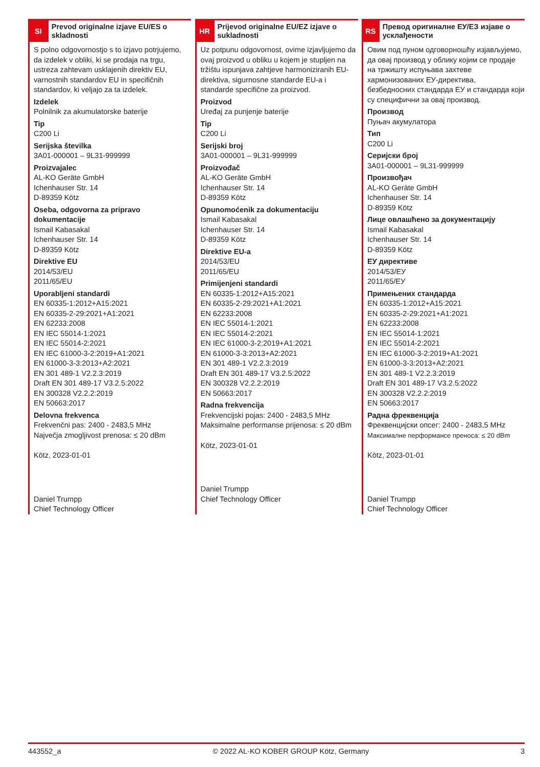SI
Prevod originalne izjave EU/ES o skladnosti
S polno odgovornostjo s to izjavo potrjujemo, da izdelek v obliki, ki se prodaja na trgu, ustreza zahtevam usklajenih direktiv EU, varnostnih standardov EU in specifičnih standardov, ki veljajo za ta izdelek.
Izdelek
Polnilnik za akumulatorske baterije
Tip
C200 Li
Serijska številka
3A01-000001 – 9L31-999999
Proizvajalec
AL-KO Geräte GmbH
Ichenhauser Str. 14
D-89359 Kötz
Oseba, odgovorna za pripravo dokumentacije
Ismail Kabasakal
Ichenhauser Str. 14
D-89359 Kötz
Direktive EU
2014/53/EU
2011/65/EU
Uporabljeni standardi
EN 60335-1:2012+A15:2021
EN 60335-2-29:2021+A1:2021
EN 62233:2008
EN IEC 55014-1:2021
EN IEC 55014-2:2021
EN IEC 61000-3-2:2019+A1:2021
EN 61000-3-3:2013+A2:2021
EN 301 489-1 V2.2.3:2019
Draft EN 301 489-17 V3.2.5:2022
EN 300328 V2.2.2:2019
EN 50663:2017
Delovna frekvenca
Frekvenčni pas: 2400 - 2483,5 MHz
Največja zmogljivost prenosa: ≤ 20 dBm
Kötz, 2023-01-01
Daniel Trumpp
Chief Technology Officer
HR
Prijevod originalne EU/EZ izjave o sukladnosti
Uz potpunu odgovornost, ovime izjavljujemo da ovaj proizvod u obliku u kojem je stupljen na tržištu ispunjava zahtjeve harmoniziranih EU-direktiva, sigurnosne standarde EU-a i standarde specifične za proizvod.
Proizvod
Uređaj za punjenje baterije
Tip
C200 Li
Serijski broj
3A01-000001 – 9L31-999999
Proizvođač
AL-KO Geräte GmbH
Ichenhauser Str. 14
D-89359 Kötz
Opunomoćenik za dokumentaciju
Ismail Kabasakal
Ichenhauser Str. 14
D-89359 Kötz
Direktive EU-a
2014/53/EU
2011/65/EU
Primijenjeni standardi
EN 60335-1:2012+A15:2021
EN 60335-2-29:2021+A1:2021
EN 62233:2008
EN IEC 55014-1:2021
EN IEC 55014-2:2021
EN IEC 61000-3-2:2019+A1:2021
EN 61000-3-3:2013+A2:2021
EN 301 489-1 V2.2.3:2019
Draft EN 301 489-17 V3.2.5:2022
EN 300328 V2.2.2:2019
EN 50663:2017
Radna frekvencija
Frekvencijski pojas: 2400 - 2483,5 MHz
Maksimalne performanse prijenosa: ≤ 20 dBm
Kötz, 2023-01-01
Daniel Trumpp
Chief Technology Officer
RS
Превод оригиналне ЕУ/ЕЗ изјаве о усклађености
Овим под пуном одговорношћу изјављујемо, да овај производ у облику којим се продаје на тржишту испуњава захтеве хармонизованих ЕУ-директива, безбедносних стандарда ЕУ и стандарда који су специфични за овај производ.
Производ
Пуњач акумулатора
Тип
C200 Li
Серијски број
3A01-000001 – 9L31-999999
Произвођач
AL-KO Geräte GmbH
Ichenhauser Str. 14
D-89359 Kötz
Лице овлашћено за документацију
Ismail Kabasakal
Ichenhauser Str. 14
D-89359 Kötz
ЕУ директиве
2014/53/ЕУ
2011/65/ЕУ
Примењених стандарда
EN 60335-1:2012+A15:2021
EN 60335-2-29:2021+A1:2021
EN 62233:2008
EN IEC 55014-1:2021
EN IEC 55014-2:2021
EN IEC 61000-3-2:2019+A1:2021
EN 61000-3-3:2013+A2:2021
EN 301 489-1 V2.2.3:2019
Draft EN 301 489-17 V3.2.5:2022
EN 300328 V2.2.2:2019
EN 50663:2017
Радна фреквенција
Фреквенцијски опсег: 2400 - 2483,5 MHz
Максималне перформансе преноса: ≤ 20 dBm
Kötz, 2023-01-01
Daniel Trumpp
Chief Technology Officer
443552_a © 2022 AL-KO KOBER GROUP Kötz, Germany 3